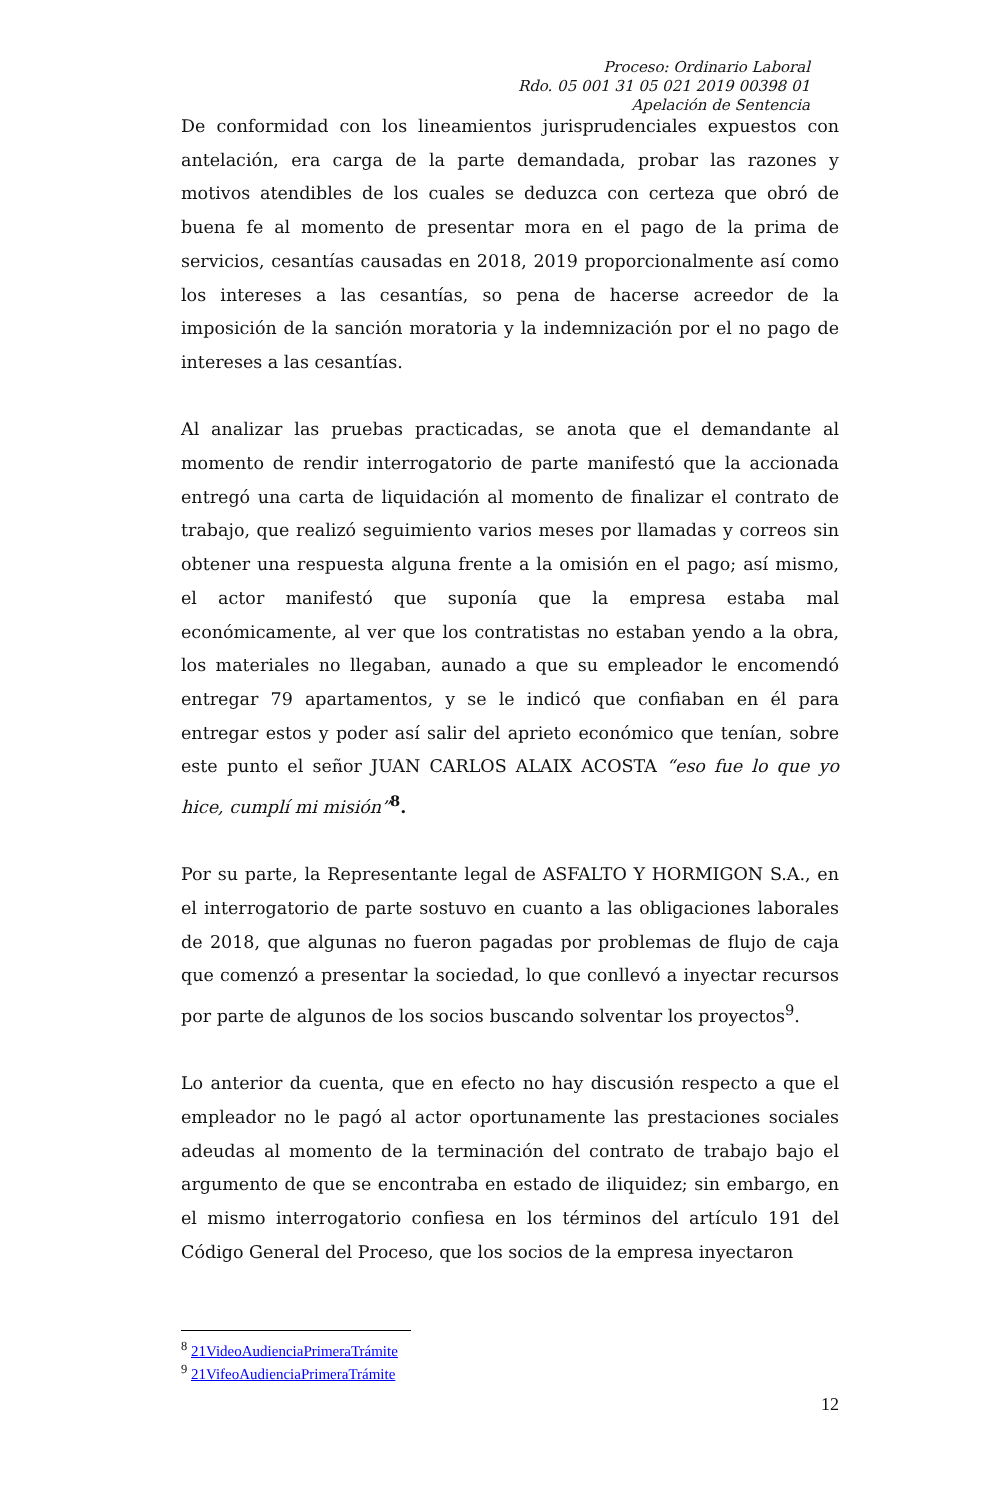Proceso: Ordinario Laboral
Rdo. 05 001 31 05 021 2019 00398 01
Apelación de Sentencia
De conformidad con los lineamientos jurisprudenciales expuestos con antelación, era carga de la parte demandada, probar las razones y motivos atendibles de los cuales se deduzca con certeza que obró de buena fe al momento de presentar mora en el pago de la prima de servicios, cesantías causadas en 2018, 2019 proporcionalmente así como los intereses a las cesantías, so pena de hacerse acreedor de la imposición de la sanción moratoria y la indemnización por el no pago de intereses a las cesantías.
Al analizar las pruebas practicadas, se anota que el demandante al momento de rendir interrogatorio de parte manifestó que la accionada entregó una carta de liquidación al momento de finalizar el contrato de trabajo, que realizó seguimiento varios meses por llamadas y correos sin obtener una respuesta alguna frente a la omisión en el pago; así mismo, el actor manifestó que suponía que la empresa estaba mal económicamente, al ver que los contratistas no estaban yendo a la obra, los materiales no llegaban, aunado a que su empleador le encomendó entregar 79 apartamentos, y se le indicó que confiaban en él para entregar estos y poder así salir del aprieto económico que tenían, sobre este punto el señor JUAN CARLOS ALAIX ACOSTA “eso fue lo que yo hice, cumplí mi misión”<sup>8</sup>.
Por su parte, la Representante legal de ASFALTO Y HORMIGON S.A., en el interrogatorio de parte sostuvo en cuanto a las obligaciones laborales de 2018, que algunas no fueron pagadas por problemas de flujo de caja que comenzó a presentar la sociedad, lo que conllevó a inyectar recursos por parte de algunos de los socios buscando solventar los proyectos<sup>9</sup>.
Lo anterior da cuenta, que en efecto no hay discusión respecto a que el empleador no le pagó al actor oportunamente las prestaciones sociales adeudas al momento de la terminación del contrato de trabajo bajo el argumento de que se encontraba en estado de iliquidez; sin embargo, en el mismo interrogatorio confiesa en los términos del artículo 191 del Código General del Proceso, que los socios de la empresa inyectaron
<sup>8</sup> 21VideoAudienciaPrimeraTrámite
<sup>9</sup> 21VifeoAudienciaPrimeraTrámite
12